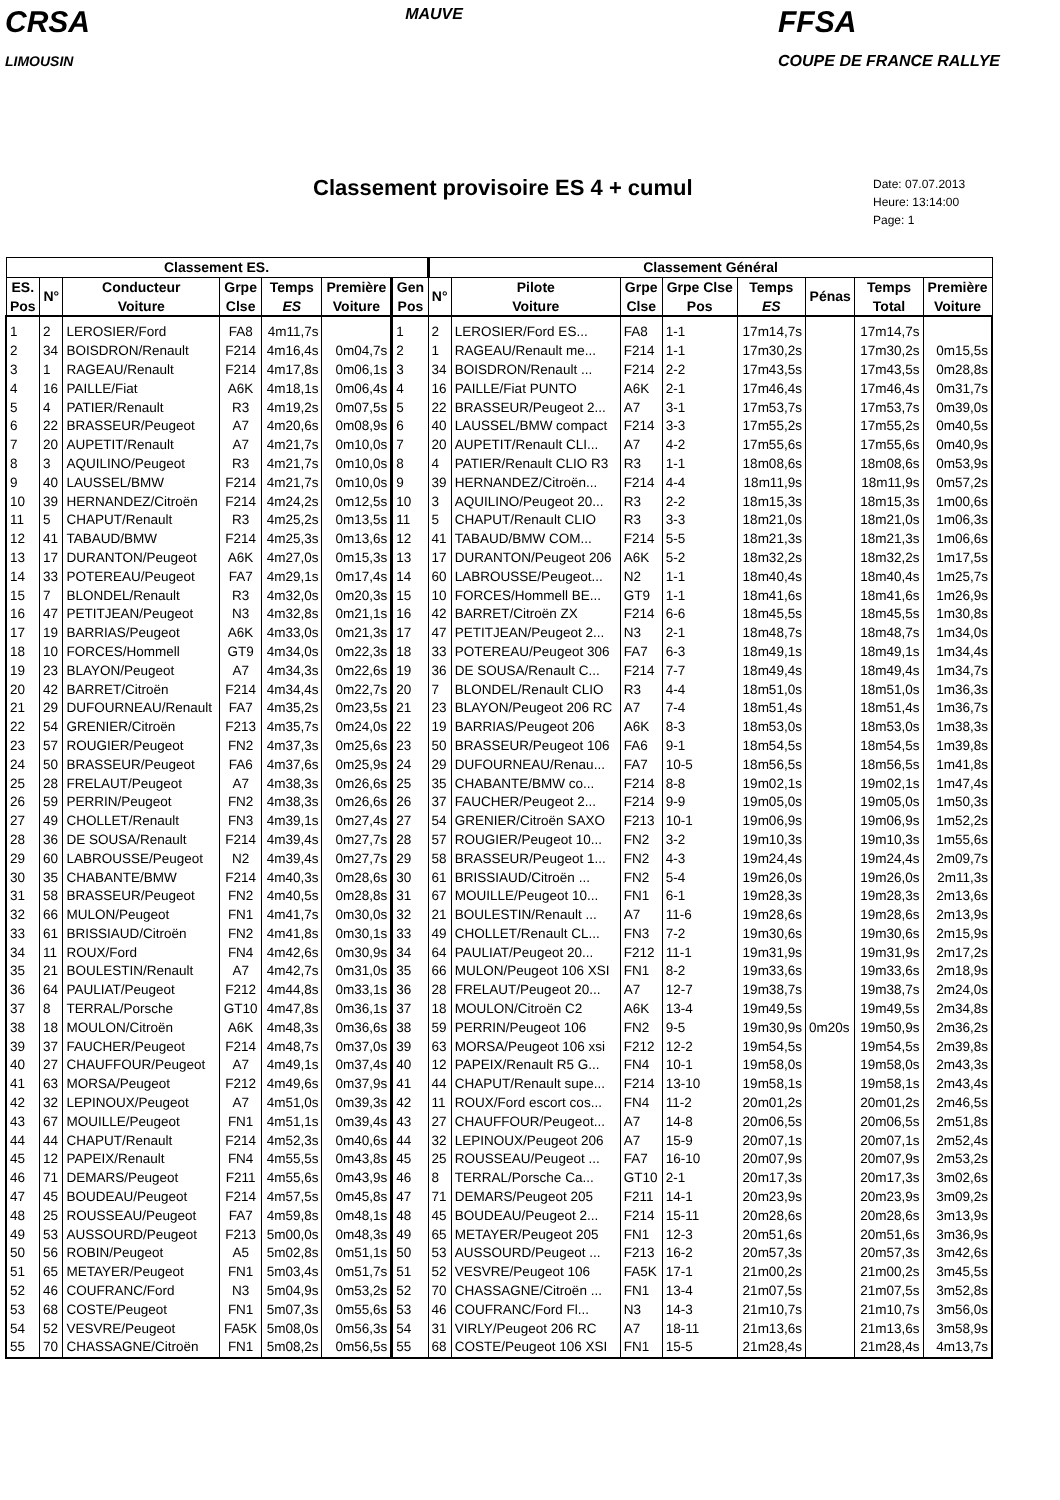CRSA
LIMOUSIN
MAUVE
FFSA
COUPE DE FRANCE RALLYE
Classement provisoire ES 4 + cumul
Date: 07.07.2013
Heure: 13:14:00
Page: 1
| Classement ES. | | | | | | | Classement Général | | | | | | | |
| --- | --- | --- | --- | --- | --- | --- | --- | --- | --- | --- | --- | --- | --- | --- |
| ES. Pos | N° | Conducteur Voiture | Grpe Clse | Temps ES | Première Voiture | Gen Pos | N° | Pilote Voiture | Grpe Clse | Grpe Clse Pos | Temps ES | Pénas | Temps Total | Première Voiture |
| 1 | 2 | LEROSIER/Ford | FA8 | 4m11,7s | | 1 | 2 | LEROSIER/Ford ES... | FA8 | 1-1 | 17m14,7s | | 17m14,7s | |
| 2 | 34 | BOISDRON/Renault | F214 | 4m16,4s | 0m04,7s | 2 | 1 | RAGEAU/Renault me... | F214 | 1-1 | 17m30,2s | | 17m30,2s | 0m15,5s |
| 3 | 1 | RAGEAU/Renault | F214 | 4m17,8s | 0m06,1s | 3 | 34 | BOISDRON/Renault ... | F214 | 2-2 | 17m43,5s | | 17m43,5s | 0m28,8s |
| 4 | 16 | PAILLE/Fiat | A6K | 4m18,1s | 0m06,4s | 4 | 16 | PAILLE/Fiat PUNTO | A6K | 2-1 | 17m46,4s | | 17m46,4s | 0m31,7s |
| 5 | 4 | PATIER/Renault | R3 | 4m19,2s | 0m07,5s | 5 | 22 | BRASSEUR/Peugeot 2... | A7 | 3-1 | 17m53,7s | | 17m53,7s | 0m39,0s |
| 6 | 22 | BRASSEUR/Peugeot | A7 | 4m20,6s | 0m08,9s | 6 | 40 | LAUSSEL/BMW compact | F214 | 3-3 | 17m55,2s | | 17m55,2s | 0m40,5s |
| 7 | 20 | AUPETIT/Renault | A7 | 4m21,7s | 0m10,0s | 7 | 20 | AUPETIT/Renault CLI... | A7 | 4-2 | 17m55,6s | | 17m55,6s | 0m40,9s |
| 8 | 3 | AQUILINO/Peugeot | R3 | 4m21,7s | 0m10,0s | 8 | 4 | PATIER/Renault CLIO R3 | R3 | 1-1 | 18m08,6s | | 18m08,6s | 0m53,9s |
| 9 | 40 | LAUSSEL/BMW | F214 | 4m21,7s | 0m10,0s | 9 | 39 | HERNANDEZ/Citroën... | F214 | 4-4 | 18m11,9s | | 18m11,9s | 0m57,2s |
| 10 | 39 | HERNANDEZ/Citroën | F214 | 4m24,2s | 0m12,5s | 10 | 3 | AQUILINO/Peugeot 20... | R3 | 2-2 | 18m15,3s | | 18m15,3s | 1m00,6s |
| 11 | 5 | CHAPUT/Renault | R3 | 4m25,2s | 0m13,5s | 11 | 5 | CHAPUT/Renault CLIO | R3 | 3-3 | 18m21,0s | | 18m21,0s | 1m06,3s |
| 12 | 41 | TABAUD/BMW | F214 | 4m25,3s | 0m13,6s | 12 | 41 | TABAUD/BMW COM... | F214 | 5-5 | 18m21,3s | | 18m21,3s | 1m06,6s |
| 13 | 17 | DURANTON/Peugeot | A6K | 4m27,0s | 0m15,3s | 13 | 17 | DURANTON/Peugeot 206 | A6K | 5-2 | 18m32,2s | | 18m32,2s | 1m17,5s |
| 14 | 33 | POTEREAU/Peugeot | FA7 | 4m29,1s | 0m17,4s | 14 | 60 | LABROUSSE/Peugeot... | N2 | 1-1 | 18m40,4s | | 18m40,4s | 1m25,7s |
| 15 | 7 | BLONDEL/Renault | R3 | 4m32,0s | 0m20,3s | 15 | 10 | FORCES/Hommell BE... | GT9 | 1-1 | 18m41,6s | | 18m41,6s | 1m26,9s |
| 16 | 47 | PETITJEAN/Peugeot | N3 | 4m32,8s | 0m21,1s | 16 | 42 | BARRET/Citroën ZX | F214 | 6-6 | 18m45,5s | | 18m45,5s | 1m30,8s |
| 17 | 19 | BARRIAS/Peugeot | A6K | 4m33,0s | 0m21,3s | 17 | 47 | PETITJEAN/Peugeot 2... | N3 | 2-1 | 18m48,7s | | 18m48,7s | 1m34,0s |
| 18 | 10 | FORCES/Hommell | GT9 | 4m34,0s | 0m22,3s | 18 | 33 | POTEREAU/Peugeot 306 | FA7 | 6-3 | 18m49,1s | | 18m49,1s | 1m34,4s |
| 19 | 23 | BLAYON/Peugeot | A7 | 4m34,3s | 0m22,6s | 19 | 36 | DE SOUSA/Renault C... | F214 | 7-7 | 18m49,4s | | 18m49,4s | 1m34,7s |
| 20 | 42 | BARRET/Citroën | F214 | 4m34,4s | 0m22,7s | 20 | 7 | BLONDEL/Renault CLIO | R3 | 4-4 | 18m51,0s | | 18m51,0s | 1m36,3s |
| 21 | 29 | DUFOURNEAU/Renault | FA7 | 4m35,2s | 0m23,5s | 21 | 23 | BLAYON/Peugeot 206 RC | A7 | 7-4 | 18m51,4s | | 18m51,4s | 1m36,7s |
| 22 | 54 | GRENIER/Citroën | F213 | 4m35,7s | 0m24,0s | 22 | 19 | BARRIAS/Peugeot 206 | A6K | 8-3 | 18m53,0s | | 18m53,0s | 1m38,3s |
| 23 | 57 | ROUGIER/Peugeot | FN2 | 4m37,3s | 0m25,6s | 23 | 50 | BRASSEUR/Peugeot 106 | FA6 | 9-1 | 18m54,5s | | 18m54,5s | 1m39,8s |
| 24 | 50 | BRASSEUR/Peugeot | FA6 | 4m37,6s | 0m25,9s | 24 | 29 | DUFOURNEAU/Renau... | FA7 | 10-5 | 18m56,5s | | 18m56,5s | 1m41,8s |
| 25 | 28 | FRELAUT/Peugeot | A7 | 4m38,3s | 0m26,6s | 25 | 35 | CHABANTE/BMW co... | F214 | 8-8 | 19m02,1s | | 19m02,1s | 1m47,4s |
| 26 | 59 | PERRIN/Peugeot | FN2 | 4m38,3s | 0m26,6s | 26 | 37 | FAUCHER/Peugeot 2... | F214 | 9-9 | 19m05,0s | | 19m05,0s | 1m50,3s |
| 27 | 49 | CHOLLET/Renault | FN3 | 4m39,1s | 0m27,4s | 27 | 54 | GRENIER/Citroën SAXO | F213 | 10-1 | 19m06,9s | | 19m06,9s | 1m52,2s |
| 28 | 36 | DE SOUSA/Renault | F214 | 4m39,4s | 0m27,7s | 28 | 57 | ROUGIER/Peugeot 10... | FN2 | 3-2 | 19m10,3s | | 19m10,3s | 1m55,6s |
| 29 | 60 | LABROUSSE/Peugeot | N2 | 4m39,4s | 0m27,7s | 29 | 58 | BRASSEUR/Peugeot 1... | FN2 | 4-3 | 19m24,4s | | 19m24,4s | 2m09,7s |
| 30 | 35 | CHABANTE/BMW | F214 | 4m40,3s | 0m28,6s | 30 | 61 | BRISSIAUD/Citroën ... | FN2 | 5-4 | 19m26,0s | | 19m26,0s | 2m11,3s |
| 31 | 58 | BRASSEUR/Peugeot | FN2 | 4m40,5s | 0m28,8s | 31 | 67 | MOUILLE/Peugeot 10... | FN1 | 6-1 | 19m28,3s | | 19m28,3s | 2m13,6s |
| 32 | 66 | MULON/Peugeot | FN1 | 4m41,7s | 0m30,0s | 32 | 21 | BOULESTIN/Renault ... | A7 | 11-6 | 19m28,6s | | 19m28,6s | 2m13,9s |
| 33 | 61 | BRISSIAUD/Citroën | FN2 | 4m41,8s | 0m30,1s | 33 | 49 | CHOLLET/Renault CL... | FN3 | 7-2 | 19m30,6s | | 19m30,6s | 2m15,9s |
| 34 | 11 | ROUX/Ford | FN4 | 4m42,6s | 0m30,9s | 34 | 64 | PAULIAT/Peugeot 20... | F212 | 11-1 | 19m31,9s | | 19m31,9s | 2m17,2s |
| 35 | 21 | BOULESTIN/Renault | A7 | 4m42,7s | 0m31,0s | 35 | 66 | MULON/Peugeot 106 XSI | FN1 | 8-2 | 19m33,6s | | 19m33,6s | 2m18,9s |
| 36 | 64 | PAULIAT/Peugeot | F212 | 4m44,8s | 0m33,1s | 36 | 28 | FRELAUT/Peugeot 20... | A7 | 12-7 | 19m38,7s | | 19m38,7s | 2m24,0s |
| 37 | 8 | TERRAL/Porsche | GT10 | 4m47,8s | 0m36,1s | 37 | 18 | MOULON/Citroën C2 | A6K | 13-4 | 19m49,5s | | 19m49,5s | 2m34,8s |
| 38 | 18 | MOULON/Citroën | A6K | 4m48,3s | 0m36,6s | 38 | 59 | PERRIN/Peugeot 106 | FN2 | 9-5 | 19m30,9s | 0m20s | 19m50,9s | 2m36,2s |
| 39 | 37 | FAUCHER/Peugeot | F214 | 4m48,7s | 0m37,0s | 39 | 63 | MORSA/Peugeot 106 xsi | F212 | 12-2 | 19m54,5s | | 19m54,5s | 2m39,8s |
| 40 | 27 | CHAUFFOUR/Peugeot | A7 | 4m49,1s | 0m37,4s | 40 | 12 | PAPEIX/Renault R5 G... | FN4 | 10-1 | 19m58,0s | | 19m58,0s | 2m43,3s |
| 41 | 63 | MORSA/Peugeot | F212 | 4m49,6s | 0m37,9s | 41 | 44 | CHAPUT/Renault supe... | F214 | 13-10 | 19m58,1s | | 19m58,1s | 2m43,4s |
| 42 | 32 | LEPINOUX/Peugeot | A7 | 4m51,0s | 0m39,3s | 42 | 11 | ROUX/Ford escort cos... | FN4 | 11-2 | 20m01,2s | | 20m01,2s | 2m46,5s |
| 43 | 67 | MOUILLE/Peugeot | FN1 | 4m51,1s | 0m39,4s | 43 | 27 | CHAUFFOUR/Peugeot... | A7 | 14-8 | 20m06,5s | | 20m06,5s | 2m51,8s |
| 44 | 44 | CHAPUT/Renault | F214 | 4m52,3s | 0m40,6s | 44 | 32 | LEPINOUX/Peugeot 206 | A7 | 15-9 | 20m07,1s | | 20m07,1s | 2m52,4s |
| 45 | 12 | PAPEIX/Renault | FN4 | 4m55,5s | 0m43,8s | 45 | 25 | ROUSSEAU/Peugeot ... | FA7 | 16-10 | 20m07,9s | | 20m07,9s | 2m53,2s |
| 46 | 71 | DEMARS/Peugeot | F211 | 4m55,6s | 0m43,9s | 46 | 8 | TERRAL/Porsche Ca... | GT10 | 2-1 | 20m17,3s | | 20m17,3s | 3m02,6s |
| 47 | 45 | BOUDEAU/Peugeot | F214 | 4m57,5s | 0m45,8s | 47 | 71 | DEMARS/Peugeot 205 | F211 | 14-1 | 20m23,9s | | 20m23,9s | 3m09,2s |
| 48 | 25 | ROUSSEAU/Peugeot | FA7 | 4m59,8s | 0m48,1s | 48 | 45 | BOUDEAU/Peugeot 2... | F214 | 15-11 | 20m28,6s | | 20m28,6s | 3m13,9s |
| 49 | 53 | AUSSOURD/Peugeot | F213 | 5m00,0s | 0m48,3s | 49 | 65 | METAYER/Peugeot 205 | FN1 | 12-3 | 20m51,6s | | 20m51,6s | 3m36,9s |
| 50 | 56 | ROBIN/Peugeot | A5 | 5m02,8s | 0m51,1s | 50 | 53 | AUSSOURD/Peugeot ... | F213 | 16-2 | 20m57,3s | | 20m57,3s | 3m42,6s |
| 51 | 65 | METAYER/Peugeot | FN1 | 5m03,4s | 0m51,7s | 51 | 52 | VESVRE/Peugeot 106 | FA5K | 17-1 | 21m00,2s | | 21m00,2s | 3m45,5s |
| 52 | 46 | COUFRANC/Ford | N3 | 5m04,9s | 0m53,2s | 52 | 70 | CHASSAGNE/Citroën ... | FN1 | 13-4 | 21m07,5s | | 21m07,5s | 3m52,8s |
| 53 | 68 | COSTE/Peugeot | FN1 | 5m07,3s | 0m55,6s | 53 | 46 | COUFRANC/Ford Fl... | N3 | 14-3 | 21m10,7s | | 21m10,7s | 3m56,0s |
| 54 | 52 | VESVRE/Peugeot | FA5K | 5m08,0s | 0m56,3s | 54 | 31 | VIRLY/Peugeot 206 RC | A7 | 18-11 | 21m13,6s | | 21m13,6s | 3m58,9s |
| 55 | 70 | CHASSAGNE/Citroën | FN1 | 5m08,2s | 0m56,5s | 55 | 68 | COSTE/Peugeot 106 XSI | FN1 | 15-5 | 21m28,4s | | 21m28,4s | 4m13,7s |